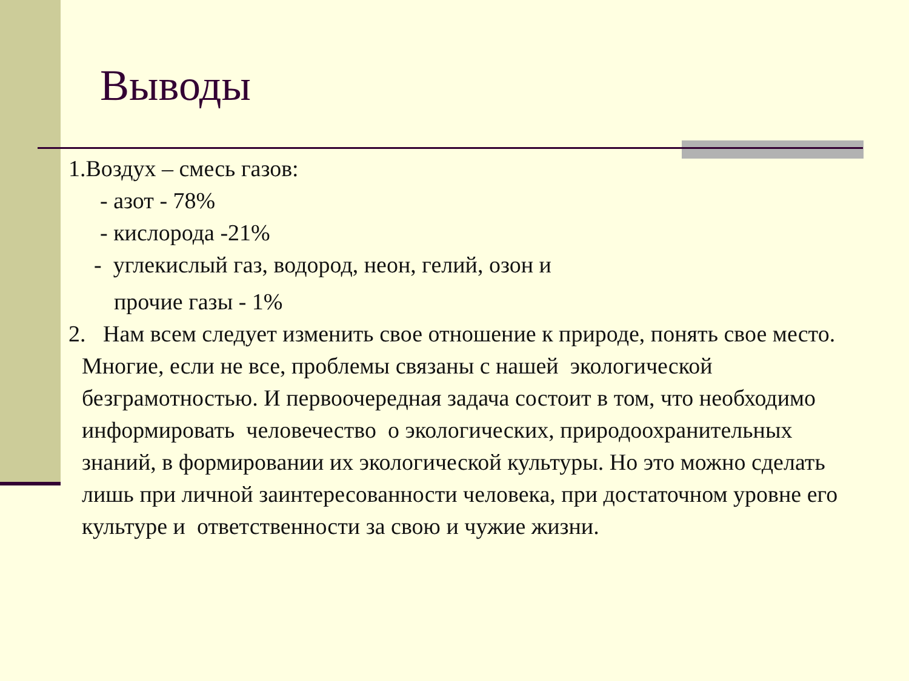Выводы
1.Воздух – смесь газов:
- азот - 78%
- кислорода -21%
- углекислый газ, водород, неон, гелий, озон и
прочие газы - 1%
2. Нам всем следует изменить свое отношение к природе, понять свое место. Многие, если не все, проблемы связаны с нашей экологической безграмотностью. И первоочередная задача состоит в том, что необходимо информировать человечество о экологических, природоохранительных знаний, в формировании их экологической культуры. Но это можно сделать лишь при личной заинтересованности человека, при достаточном уровне его культуре и ответственности за свою и чужие жизни.